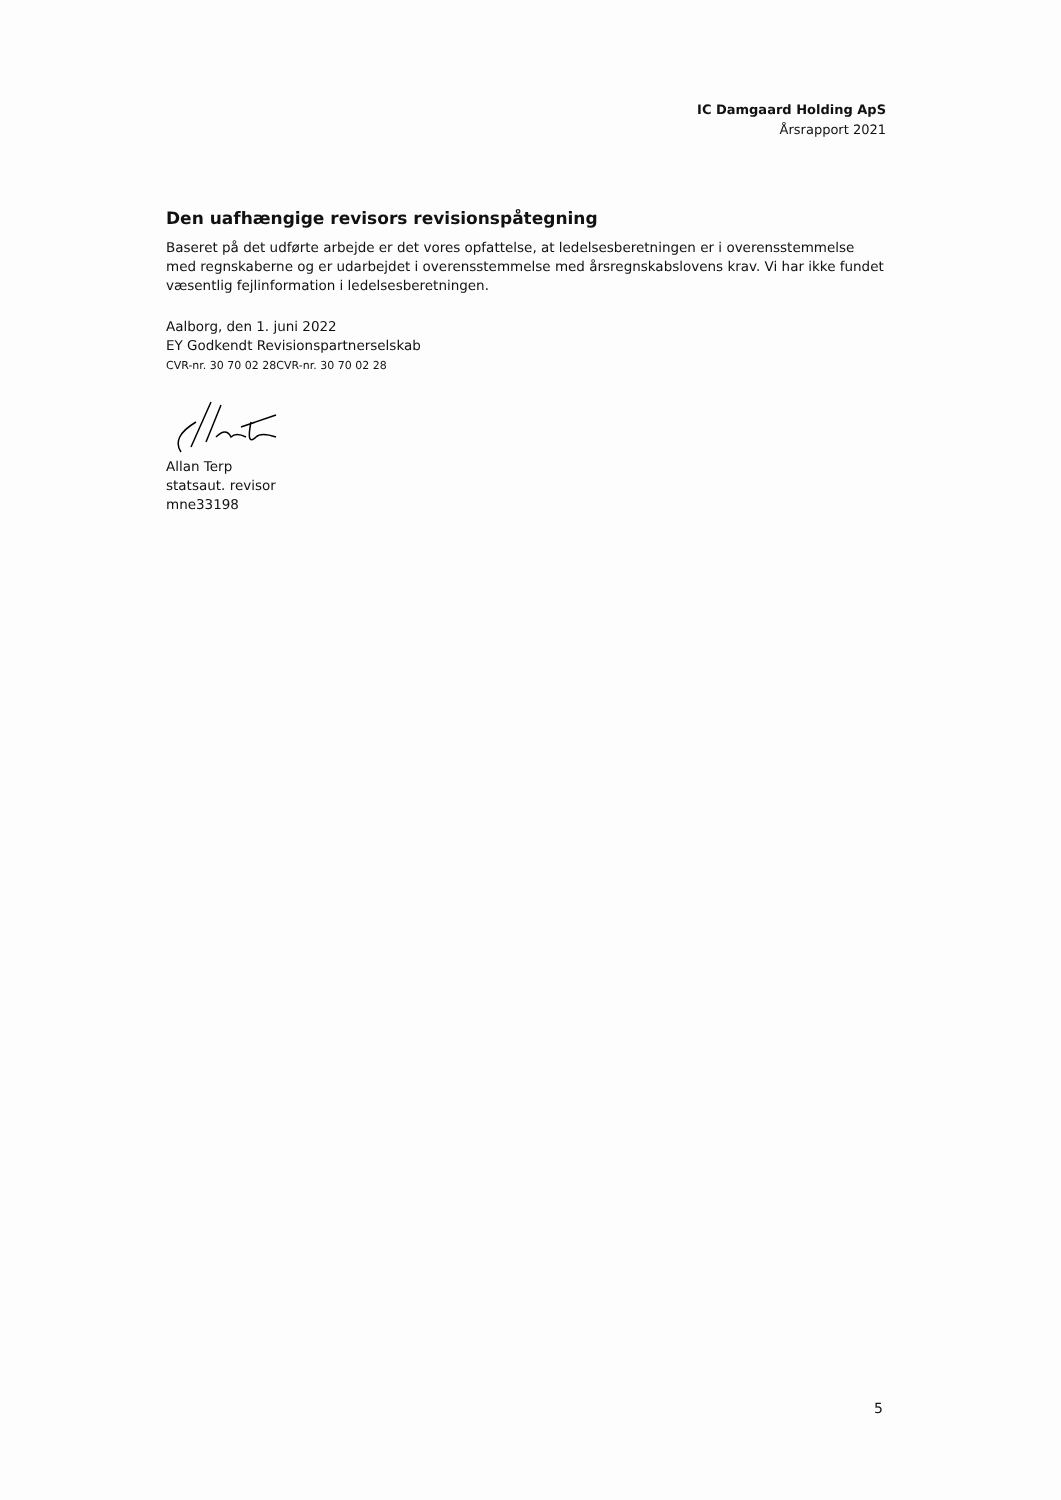IC Damgaard Holding ApS
Årsrapport 2021
Den uafhængige revisors revisionspåtegning
Baseret på det udførte arbejde er det vores opfattelse, at ledelsesberetningen er i overensstemmelse med regnskaberne og er udarbejdet i overensstemmelse med årsregnskabslovens krav. Vi har ikke fundet væsentlig fejlinformation i ledelsesberetningen.
Aalborg, den 1. juni 2022
EY Godkendt Revisionspartnerselskab
CVR-nr. 30 70 02 28CVR-nr. 30 70 02 28
Allan Terp
statsaut. revisor
mne33198
5